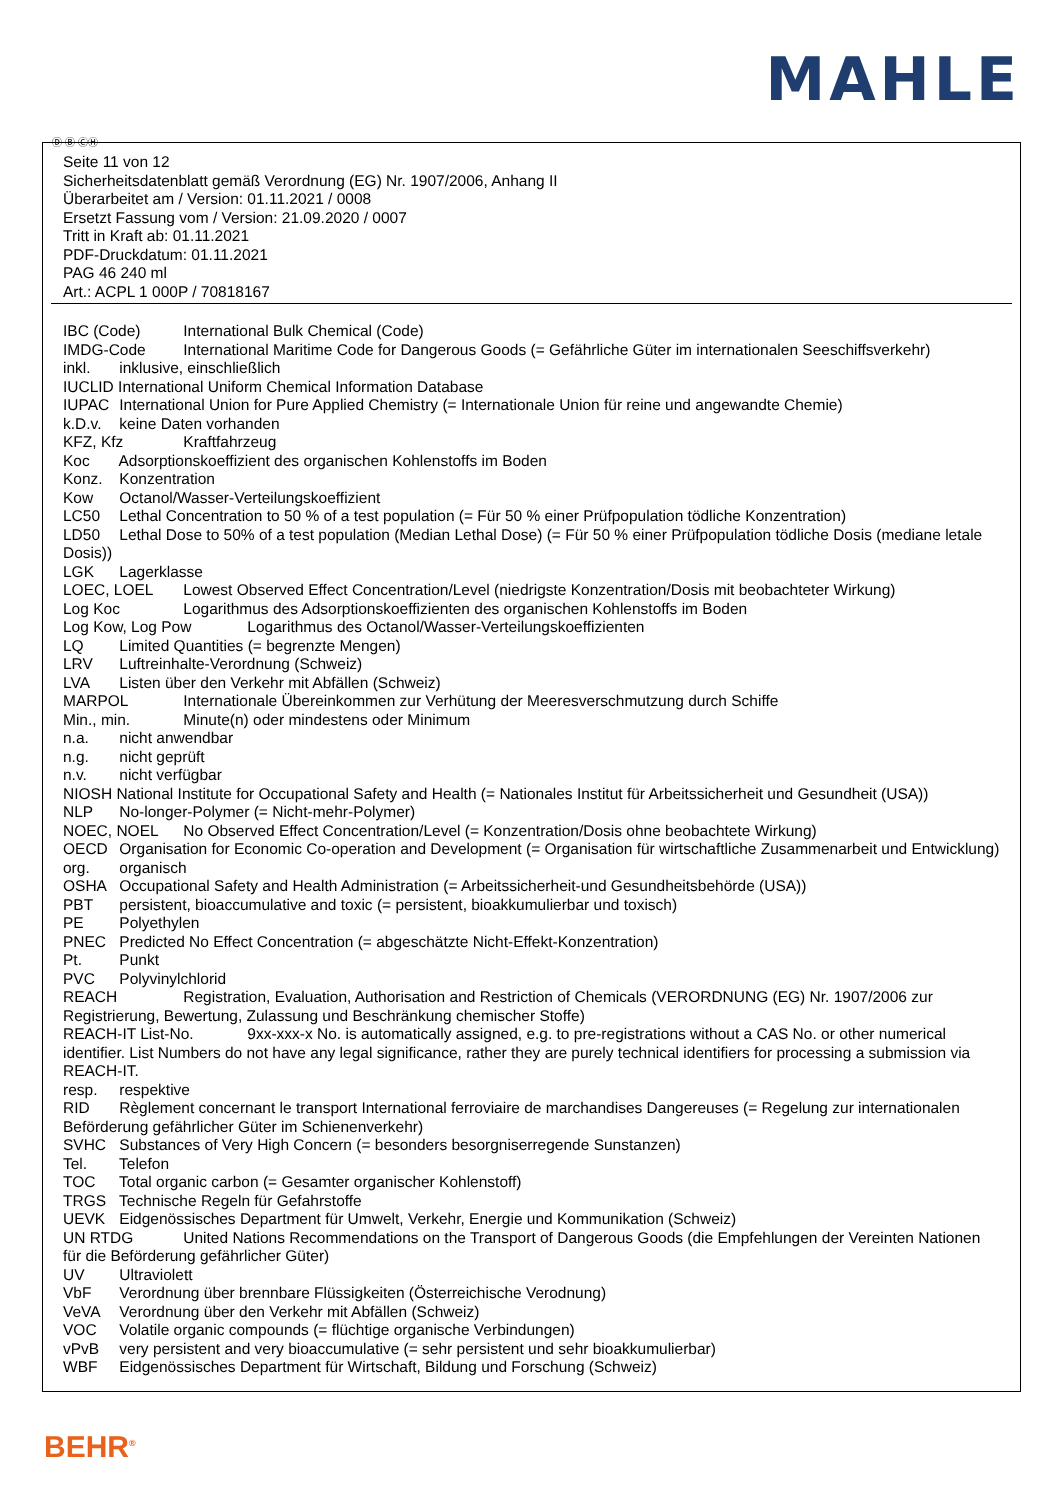MAHLE
Ⓓ Ⓑ ⒸⒽ
Seite 11 von 12
Sicherheitsdatenblatt gemäß Verordnung (EG) Nr. 1907/2006, Anhang II
Überarbeitet am / Version: 01.11.2021 / 0008
Ersetzt Fassung vom / Version: 21.09.2020 / 0007
Tritt in Kraft ab: 01.11.2021
PDF-Druckdatum: 01.11.2021
PAG 46 240 ml
Art.: ACPL 1 000P / 70818167
IBC (Code) International Bulk Chemical (Code)
IMDG-Code International Maritime Code for Dangerous Goods (= Gefährliche Güter im internationalen Seeschiffsverkehr)
inkl. inklusive, einschließlich
IUCLID International Uniform Chemical Information Database
IUPAC International Union for Pure Applied Chemistry (= Internationale Union für reine und angewandte Chemie)
k.D.v. keine Daten vorhanden
KFZ, Kfz Kraftfahrzeug
Koc Adsorptionskoeffizient des organischen Kohlenstoffs im Boden
Konz. Konzentration
Kow Octanol/Wasser-Verteilungskoeffizient
LC50 Lethal Concentration to 50 % of a test population (= Für 50 % einer Prüfpopulation tödliche Konzentration)
LD50 Lethal Dose to 50% of a test population (Median Lethal Dose) (= Für 50 % einer Prüfpopulation tödliche Dosis (mediane letale Dosis))
LGK Lagerklasse
LOEC, LOEL Lowest Observed Effect Concentration/Level (niedrigste Konzentration/Dosis mit beobachteter Wirkung)
Log Koc Logarithmus des Adsorptionskoeffizienten des organischen Kohlenstoffs im Boden
Log Kow, Log Pow Logarithmus des Octanol/Wasser-Verteilungskoeffizienten
LQ Limited Quantities (= begrenzte Mengen)
LRV Luftreinhalte-Verordnung (Schweiz)
LVA Listen über den Verkehr mit Abfällen (Schweiz)
MARPOL Internationale Übereinkommen zur Verhütung der Meeresverschmutzung durch Schiffe
Min., min. Minute(n) oder mindestens oder Minimum
n.a. nicht anwendbar
n.g. nicht geprüft
n.v. nicht verfügbar
NIOSH National Institute for Occupational Safety and Health (= Nationales Institut für Arbeitssicherheit und Gesundheit (USA))
NLP No-longer-Polymer (= Nicht-mehr-Polymer)
NOEC, NOEL No Observed Effect Concentration/Level (= Konzentration/Dosis ohne beobachtete Wirkung)
OECD Organisation for Economic Co-operation and Development (= Organisation für wirtschaftliche Zusammenarbeit und Entwicklung)
org. organisch
OSHA Occupational Safety and Health Administration (= Arbeitssicherheit-und Gesundheitsbehörde (USA))
PBT persistent, bioaccumulative and toxic (= persistent, bioakkumulierbar und toxisch)
PE Polyethylen
PNEC Predicted No Effect Concentration (= abgeschätzte Nicht-Effekt-Konzentration)
Pt. Punkt
PVC Polyvinylchlorid
REACH Registration, Evaluation, Authorisation and Restriction of Chemicals (VERORDNUNG (EG) Nr. 1907/2006 zur Registrierung, Bewertung, Zulassung und Beschränkung chemischer Stoffe)
REACH-IT List-No. 9xx-xxx-x No. is automatically assigned, e.g. to pre-registrations without a CAS No. or other numerical identifier. List Numbers do not have any legal significance, rather they are purely technical identifiers for processing a submission via REACH-IT.
resp. respektive
RID Règlement concernant le transport International ferroviaire de marchandises Dangereuses (= Regelung zur internationalen Beförderung gefährlicher Güter im Schienenverkehr)
SVHC Substances of Very High Concern (= besonders besorgniserregende Sunstanzen)
Tel. Telefon
TOC Total organic carbon (= Gesamter organischer Kohlenstoff)
TRGS Technische Regeln für Gefahrstoffe
UEVK Eidgenössisches Department für Umwelt, Verkehr, Energie und Kommunikation (Schweiz)
UN RTDG United Nations Recommendations on the Transport of Dangerous Goods (die Empfehlungen der Vereinten Nationen für die Beförderung gefährlicher Güter)
UV Ultraviolett
VbF Verordnung über brennbare Flüssigkeiten (Österreichische Verodnung)
VeVA Verordnung über den Verkehr mit Abfällen (Schweiz)
VOC Volatile organic compounds (= flüchtige organische Verbindungen)
vPvB very persistent and very bioaccumulative (= sehr persistent und sehr bioakkumulierbar)
WBF Eidgenössisches Department für Wirtschaft, Bildung und Forschung (Schweiz)
BEHR<sup>®</sup>